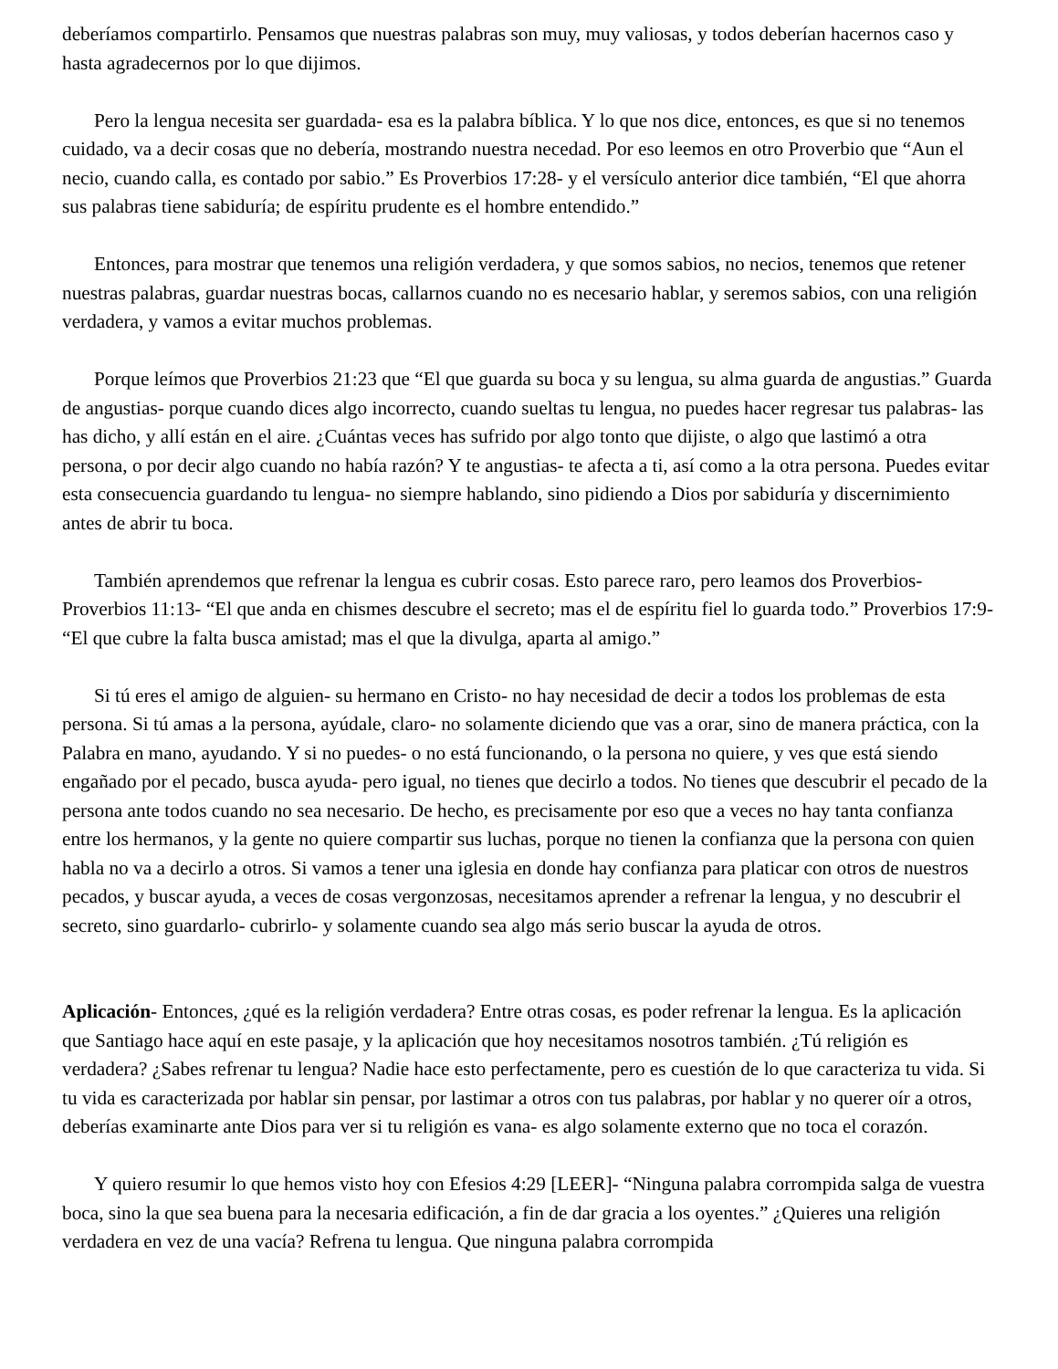deberíamos compartirlo. Pensamos que nuestras palabras son muy, muy valiosas, y todos deberían hacernos caso y hasta agradecernos por lo que dijimos.
Pero la lengua necesita ser guardada- esa es la palabra bíblica. Y lo que nos dice, entonces, es que si no tenemos cuidado, va a decir cosas que no debería, mostrando nuestra necedad. Por eso leemos en otro Proverbio que “Aun el necio, cuando calla, es contado por sabio.” Es Proverbios 17:28- y el versículo anterior dice también, “El que ahorra sus palabras tiene sabiduría; de espíritu prudente es el hombre entendido.”
Entonces, para mostrar que tenemos una religión verdadera, y que somos sabios, no necios, tenemos que retener nuestras palabras, guardar nuestras bocas, callarnos cuando no es necesario hablar, y seremos sabios, con una religión verdadera, y vamos a evitar muchos problemas.
Porque leímos que Proverbios 21:23 que “El que guarda su boca y su lengua, su alma guarda de angustias.” Guarda de angustias- porque cuando dices algo incorrecto, cuando sueltas tu lengua, no puedes hacer regresar tus palabras- las has dicho, y allí están en el aire. ¿Cuántas veces has sufrido por algo tonto que dijiste, o algo que lastimó a otra persona, o por decir algo cuando no había razón? Y te angustias- te afecta a ti, así como a la otra persona. Puedes evitar esta consecuencia guardando tu lengua- no siempre hablando, sino pidiendo a Dios por sabiduría y discernimiento antes de abrir tu boca.
También aprendemos que refrenar la lengua es cubrir cosas. Esto parece raro, pero leamos dos Proverbios- Proverbios 11:13- “El que anda en chismes descubre el secreto; mas el de espíritu fiel lo guarda todo.” Proverbios 17:9- “El que cubre la falta busca amistad; mas el que la divulga, aparta al amigo.”
Si tú eres el amigo de alguien- su hermano en Cristo- no hay necesidad de decir a todos los problemas de esta persona. Si tú amas a la persona, ayúdale, claro- no solamente diciendo que vas a orar, sino de manera práctica, con la Palabra en mano, ayudando. Y si no puedes- o no está funcionando, o la persona no quiere, y ves que está siendo engañado por el pecado, busca ayuda- pero igual, no tienes que decirlo a todos. No tienes que descubrir el pecado de la persona ante todos cuando no sea necesario. De hecho, es precisamente por eso que a veces no hay tanta confianza entre los hermanos, y la gente no quiere compartir sus luchas, porque no tienen la confianza que la persona con quien habla no va a decirlo a otros. Si vamos a tener una iglesia en donde hay confianza para platicar con otros de nuestros pecados, y buscar ayuda, a veces de cosas vergonzosas, necesitamos aprender a refrenar la lengua, y no descubrir el secreto, sino guardarlo- cubrirlo- y solamente cuando sea algo más serio buscar la ayuda de otros.
Aplicación- Entonces, ¿qué es la religión verdadera? Entre otras cosas, es poder refrenar la lengua. Es la aplicación que Santiago hace aquí en este pasaje, y la aplicación que hoy necesitamos nosotros también. ¿Tú religión es verdadera? ¿Sabes refrenar tu lengua? Nadie hace esto perfectamente, pero es cuestión de lo que caracteriza tu vida. Si tu vida es caracterizada por hablar sin pensar, por lastimar a otros con tus palabras, por hablar y no querer oír a otros, deberías examinarte ante Dios para ver si tu religión es vana- es algo solamente externo que no toca el corazón.
Y quiero resumir lo que hemos visto hoy con Efesios 4:29 [LEER]- “Ninguna palabra corrompida salga de vuestra boca, sino la que sea buena para la necesaria edificación, a fin de dar gracia a los oyentes.” ¿Quieres una religión verdadera en vez de una vacía? Refrena tu lengua. Que ninguna palabra corrompida